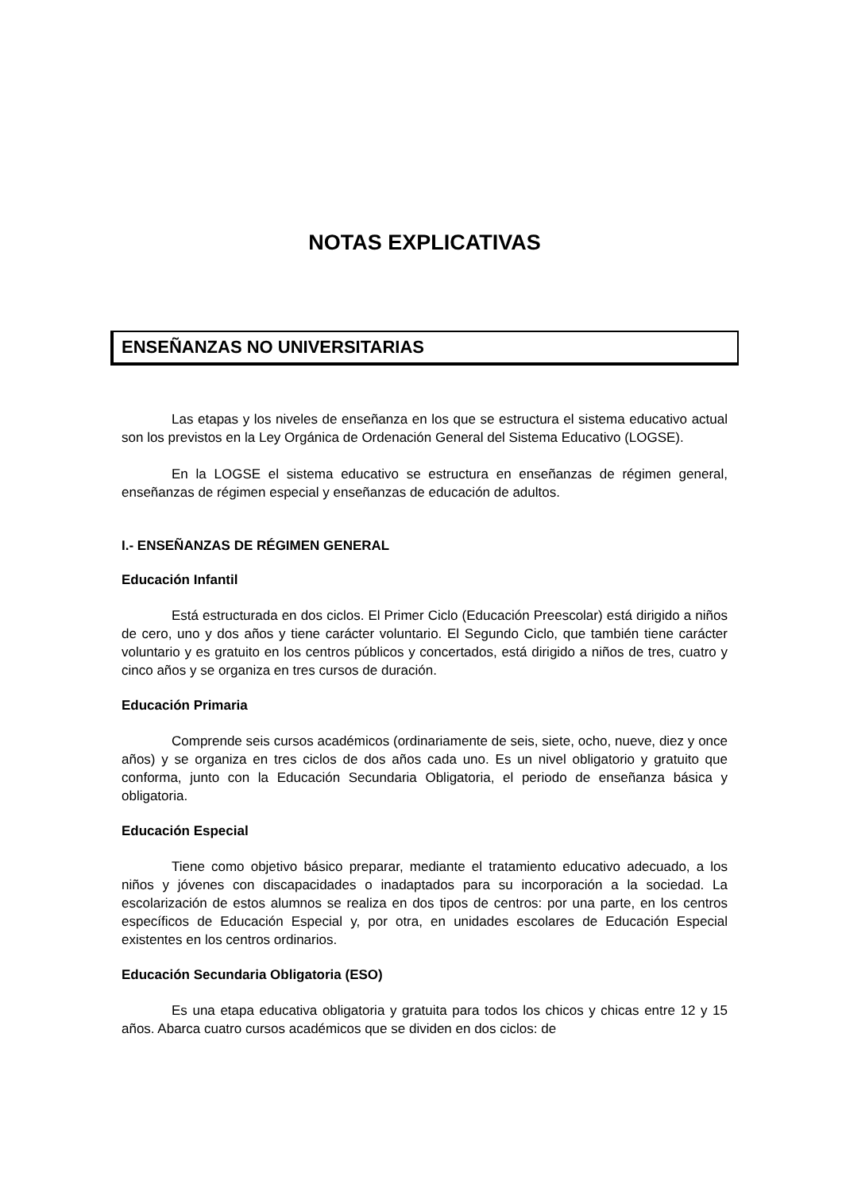NOTAS EXPLICATIVAS
ENSEÑANZAS NO UNIVERSITARIAS
Las etapas y los niveles de enseñanza en los que se estructura el sistema educativo actual son los previstos en la Ley Orgánica de Ordenación General del Sistema Educativo (LOGSE).
En la LOGSE el sistema educativo se estructura en enseñanzas de régimen general, enseñanzas de régimen especial y enseñanzas de educación de adultos.
I.- ENSEÑANZAS DE RÉGIMEN GENERAL
Educación Infantil
Está estructurada en dos ciclos. El Primer Ciclo (Educación Preescolar) está dirigido a niños de cero, uno y dos años y tiene carácter voluntario. El Segundo Ciclo, que también tiene carácter voluntario y es gratuito en los centros públicos y concertados, está dirigido a niños de tres, cuatro y cinco años y se organiza en tres cursos de duración.
Educación Primaria
Comprende seis cursos académicos (ordinariamente de seis, siete, ocho, nueve, diez y once años) y se organiza en tres ciclos de dos años cada uno. Es un nivel obligatorio y gratuito que conforma, junto con la Educación Secundaria Obligatoria, el periodo de enseñanza básica y obligatoria.
Educación Especial
Tiene como objetivo básico preparar, mediante el tratamiento educativo adecuado, a los niños y jóvenes con discapacidades o inadaptados para su incorporación a la sociedad. La escolarización de estos alumnos se realiza en dos tipos de centros: por una parte, en los centros específicos de Educación Especial y, por otra, en unidades escolares de Educación Especial existentes en los centros ordinarios.
Educación Secundaria Obligatoria (ESO)
Es una etapa educativa obligatoria y gratuita para todos los chicos y chicas entre 12 y 15 años. Abarca cuatro cursos académicos que se dividen en dos ciclos: de